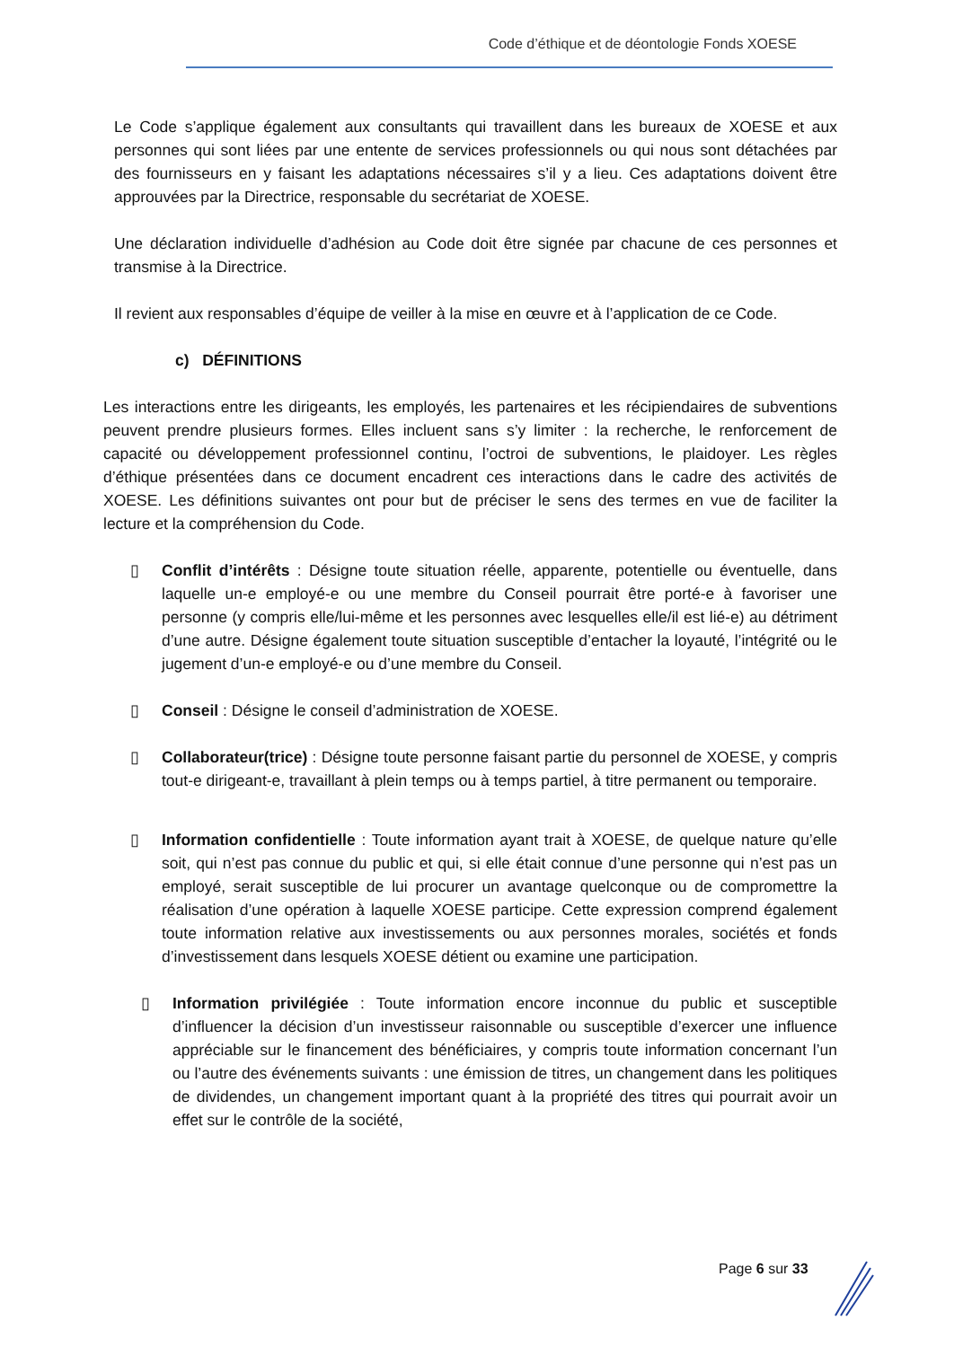Code d’éthique et de déontologie Fonds XOESE
Le Code s’applique également aux consultants qui travaillent dans les bureaux de XOESE et aux personnes qui sont liées par une entente de services professionnels ou qui nous sont détachées par des fournisseurs en y faisant les adaptations nécessaires s’il y a lieu. Ces adaptations doivent être approuvées par la Directrice, responsable du secrétariat de XOESE.
Une déclaration individuelle d’adhésion au Code doit être signée par chacune de ces personnes et transmise à la Directrice.
Il revient aux responsables d’équipe de veiller à la mise en œuvre et à l’application de ce Code.
c) DÉFINITIONS
Les interactions entre les dirigeants, les employés, les partenaires et les récipiendaires de subventions peuvent prendre plusieurs formes. Elles incluent sans s’y limiter : la recherche, le renforcement de capacité ou développement professionnel continu, l’octroi de subventions, le plaidoyer. Les règles d’éthique présentées dans ce document encadrent ces interactions dans le cadre des activités de XOESE. Les définitions suivantes ont pour but de préciser le sens des termes en vue de faciliter la lecture et la compréhension du Code.
▯ Conflit d’intérêts : Désigne toute situation réelle, apparente, potentielle ou éventuelle, dans laquelle un-e employé-e ou une membre du Conseil pourrait être porté-e à favoriser une personne (y compris elle/lui-même et les personnes avec lesquelles elle/il est lié-e) au détriment d’une autre. Désigne également toute situation susceptible d’entacher la loyauté, l’intégrité ou le jugement d’un-e employé-e ou d’une membre du Conseil.
▯ Conseil : Désigne le conseil d’administration de XOESE.
▯ Collaborateur(trice) : Désigne toute personne faisant partie du personnel de XOESE, y compris tout-e dirigeant-e, travaillant à plein temps ou à temps partiel, à titre permanent ou temporaire.
▯ Information confidentielle : Toute information ayant trait à XOESE, de quelque nature qu’elle soit, qui n’est pas connue du public et qui, si elle était connue d’une personne qui n’est pas un employé, serait susceptible de lui procurer un avantage quelconque ou de compromettre la réalisation d’une opération à laquelle XOESE participe. Cette expression comprend également toute information relative aux investissements ou aux personnes morales, sociétés et fonds d’investissement dans lesquels XOESE détient ou examine une participation.
▯ Information privilégiée : Toute information encore inconnue du public et susceptible d’influencer la décision d’un investisseur raisonnable ou susceptible d’exercer une influence appréciable sur le financement des bénéficiaires, y compris toute information concernant l’un ou l’autre des événements suivants : une émission de titres, un changement dans les politiques de dividendes, un changement important quant à la propriété des titres qui pourrait avoir un effet sur le contrôle de la société,
Page 6 sur 33